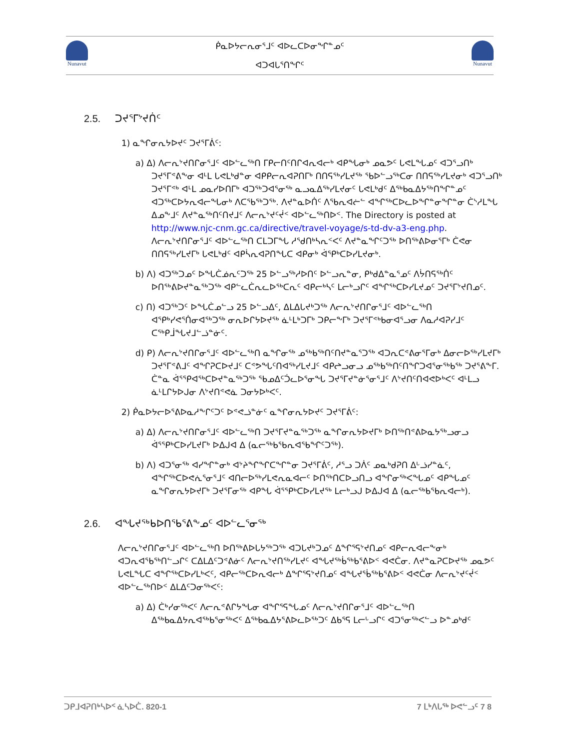Nunavut
ᑮᓇᐅᔭᓕᕆᓂᕐᒧᑦ ᐊᐅᓚᑕᐅᓂᖏᓐᓄᑦ
ᐊᑐᐊᒐᕐᑎᖏᑦ
Nunavut
2.5. ᑐᔪᕐᒥᔾᔪᑏᑦ
1) ᓇᖏᓂᕆᔭᐅᔪᑦ ᑐᔪᕐᒥᕖᑦ:
a) ᐃ) ᐱᓕᕆᔾᔪᑎᒋᓂᕐᒧᑦ ᐊᐅᓪᓚᖅᑎ ᒥᑭᓕᑎᑦᑎᒋᐊᕆᐊᓕᒃ ᐊᑭᖓᓂᒃ ᓄᓇᕗᑦ ᒐᕙᒪᖓᓄᑦ ᐊᑐᕐᓗᑎᒃ ᑐᔪᕐᒥᕝᕕᖕᓂ ᐊᒻᒪ ᒐᕙᒪᒃᑯᓐᓂ ᐊᑭᑭᓕᕆᐊᕈᑎᒥᒃ ᑎᑎᕋᖅᓯᒪᔪᖅ ᖃᐅᓪᓗᖅᑕᓂ ᑎᑎᕋᖅᓯᒪᔪᓂᒃ ᐊᑐᕐᓗᑎᒃ ᑐᔪᕐᒥᕝᒃ ᐊᒻᒪ ᓄᓇᓯᐅᑎᒥᒃ ᐊᑐᖅᑐᐊᕐᓂᖅ ᓇᓗᓇᐃᖅᓯᒪᔪᓂᑦ ᒐᕙᒪᒃᑯᑦ ᐃᖅᑲᓇᐃᔭᖅᑎᖏᓐᓄᑦ ᐊᑐᖅᑕᐅᔭᕆᐊᓕᖓᓂᒃ ᐱᑕᕐᑲᖅᑐᖅ. ᐱᔪᓐᓇᐅᑏᑦ ᐱᕐᑲᕆᐊᓖᓪ ᐊᖏᖅᑕᐅᓚᐅᖏᓐᓂᖏᓐᓂ ᑖᔅᓱᒪᖓ ᐃᓄᖕᒧᑦ ᐱᔪᓐᓇᖅᑎᑦᑎᔪᒧᑦ ᐱᓕᕆᔾᔪᑦᔫᑉ ᐊᐅᓪᓚᖅᑎᐅᑉ. The Directory is posted at http://www.njc-cnm.gc.ca/directive/travel-voyage/s-td-dv-a3-eng.php. ᐱᓕᕆᔾᔪᑎᒋᓂᕐᒧᑦ ᐊᐅᓪᓚᖅᑎ ᑕᒪᑐᒥᖓ ᓱᕐᑯᑎᒃᓴᕆᑉᐸᑦ ᐱᔪᓐᓇᖏᑦᑐᖅ ᐅᑎᖅᕕᐅᓂᕐᒥᒃ ᑖᕙᓂ ᑎᑎᕋᖅᓯᒪᔪᒥᒃ ᒐᕙᒪᒃᑯᑦ ᐊᑭᓵᕆᐊᕈᑎᖓᑕ ᐊᑭᓂᒃ ᐋᕐᑭᒃᑕᐅᓯᒪᔪᓂᒃ.
b) ᐱ) ᐊᑐᖅᑐᓄᑦ ᐅᖓᑖᓅᕆᑦᑐᖅ 25 ᐅᓪᓗᖅᓱᐅᑎᑦ ᐅᓪᓗᕆᓐᓂ, ᑭᒃᑯᐃᓐᓇᕐᓄᑦ ᐱᔮᑎᕋᖅᑏᑦ ᐅᑎᖅᕕᐅᔪᓐᓇᖅᑐᖅ ᐊᑭᓪᓚᑖᕆᓚᐅᖅᑕᕆᑦ ᐊᑭᓕᒃᓴᑦ ᒪᓕᒃᓗᒋᑦ ᐊᖏᖅᑕᐅᓯᒪᔪᓄᑦ ᑐᔪᕐᒥᔾᔪᑎᓄᑦ.
c) ᑎ) ᐊᑐᖅᑐᑦ ᐅᖓᑖᓄᓪᓗ 25 ᐅᓪᓗᐃᑦ, ᐃᒪᐃᒐᔪᒃᑐᖅ ᐱᓕᕆᔾᔪᑎᒋᓂᕐᒧᑦ ᐊᐅᓪᓚᖅᑎ ᐊᕿᒃᓯᕙᕐᑏᓂᐊᖅᑐᖅ ᓂᕆᐅᒋᔭᐅᔪᖅ ᓈᒻᒪᒃᑐᒥᒃ ᑐᑭᓕᖕᒥᒃ ᑐᔪᕐᒥᕝᒃᑲᓂᐊᕐᓗᓂ ᐱᓇᓱᐊᕈᓯᒧᑦ ᑕᖅᑭᒨᖓᔪᒧᓪᓘᓐᓃᑦ.
d) ᑭ) ᐱᓕᕆᔾᔪᑎᒋᓂᕐᒧᑦ ᐊᐅᓪᓚᖅᑎ ᓇᖏᓂᖅ ᓄᖅᑲᖅᑎᑦᑎᔪᓐᓇᕐᑐᖅ ᐊᑐᕆᑕᕝᕕᓂᕐᒥᓂᒃ ᐃᓂᓕᐅᖅᓯᒪᔪᒥᒃ ᑐᔪᕐᒥᕝᕕᒧᑦ ᐊᖏᕈᑕᐅᔪᒧᑦ ᑕᕝᕗᖓᑦᑎᐊᖅᓯᒪᔪᒧᑦ ᐊᑭᖠᓗᓂᓗ ᓄᖅᑲᖅᑎᑦᑎᖏᑐᐊᕐᓂᖅᑲᖅ ᑐᔪᕐᕕᖕᒥ. ᑖᓐᓇ ᐋᕐᕿᐊᖅᑕᐅᔪᓐᓇᖅᑐᖅ ᖃᓄᐃᑦᑑᓚᐅᕐᓂᖓ ᑐᔪᕐᒥᔪᓐᓃᕐᓂᕐᒧᑦ ᐱᔾᔪᑎᑦᑎᐊᕙᐅᒃᐸᑦ ᐊᒻᒪᓗ ᓈᒻᒪᒋᔭᐅᒍᓂ ᐱᔾᔪᑎᕝᕙᓈ ᑐᓂᔭᐅᒃᐸᑦ.
2) ᑮᓇᐅᔭᓕᐅᕐᕕᐅᓇᓱᖕᒋᑦᑐᑦ ᐅᕝᕙᓘᓐᓃᑦ ᓇᖏᓂᕆᔭᐅᔪᑦ ᑐᔪᕐᒥᕖᑦ:
a) ᐃ) ᐱᓕᕆᔾᔪᑎᒋᓂᕐᒧᑦ ᐊᐅᓪᓚᖅᑎ ᑐᔪᕐᒥᔪᓐᓇᖅᑐᖅ ᓇᖏᓂᕆᔭᐅᔪᒥᒃ ᐅᑎᖅᑎᕝᕕᐅᓇᔭᖅᓗᓂᓗ ᐋᕐᕿᒃᑕᐅᓯᒪᔪᒥᒃ ᐅᐃᒍᐊ ᐃ (ᓇᓕᖅᑲᕐᑲᕆᐊᕐᑲᖏᑦᑐᖅ).
b) ᐱ) ᐊᑐᕐᓂᖅ ᐊᓯᖏᓐᓂᒃ ᐊᔾᔨᖏᖏᑕᖏᓐᓂ ᑐᔪᕐᒥᕖᑦ, ᓱᕐᓗ ᑐᐲᑦ ᓄᓇᒃᑯᕈᑎ ᐃᒡᓘᓯᓐᓈᑦ, ᐊᖏᖅᑕᐅᕙᕇᕐᓂᕐᒧᑦ ᐊᑎᓕᐅᖅᓯᒪᕙᕆᓇᐊᓕᑦ ᐅᑎᖅᑎᑕᐅᓗᑎᓗ ᐊᖏᓂᖅᐸᖓᓄᑦ ᐊᑭᖓᓄᑦ ᓇᖏᓂᕆᔭᐅᔪᒥᒃ ᑐᔪᕐᒥᓂᖅ ᐊᑭᖓ ᐋᕐᕿᒃᑕᐅᓯᒪᔪᖅ ᒪᓕᒃᓗᒍ ᐅᐃᒍᐊ ᐃ (ᓇᓕᖅᑲᕐᑲᕆᐊᓕᒃ).
2.6. ᐊᖓᔪᖅᑲᐅᑎᕐᑲᕐᕕᖕᓄᑦ ᐊᐅᓪᓚᕐᓂᖅ
ᐱᓕᕆᔾᔪᑎᒋᓂᕐᒧᑦ ᐊᐅᓪᓚᖅᑎ ᐅᑎᖅᕕᐅᒐᔭᖅᑐᖅ ᐊᑐᒐᔪᒃᑐᓄᑦ ᐃᖏᕐᕋᔾᔪᑎᓄᑦ ᐊᑭᓕᕆᐊᓕᖕᓂᒃ ᐊᑐᕆᐊᕐᑲᖅᑎᓪᓗᒋᑦ ᑕᐃᒪᐃᑦᑐᕝᕕᓃᑦ ᐱᓕᕆᔾᔪᑎᖅᓯᒪᔪᑦ ᐊᖓᔪᖅᑳᖅᑲᕐᕕᐅᑉ ᐊᕙᑖᓂ. ᐱᔪᓐᓇᕈᑕᐅᔪᖅ ᓄᓇᕗᑦ ᒐᕙᒪᖓᑕ ᐊᖏᖅᑕᐅᓯᒪᒃᐸᑦ, ᐊᑭᓕᖅᑕᐅᕆᐊᓕᒃ ᐃᖏᕐᕋᔾᔪᑎᓄᑦ ᐊᖓᔪᖄᖅᑲᕐᕕᐅᑉ ᐊᕙᑖᓂ ᐱᓕᕆᔾᔪᑦᔫᑉ ᐊᐅᓪᓚᖅᑎᐅᑉ ᐃᒪᐃᑦᑐᓂᖅᐸᑦ:
a) ᐃ) ᑖᒃᓯᓂᖅᐸᑦ ᐱᓕᕆᕝᕕᒋᔭᖓᓂ ᐊᖏᕐᕋᖓᓄᑦ ᐱᓕᕆᔾᔪᑎᒋᓂᕐᒧᑦ ᐊᐅᓪᓚᖅᑎ ᐃᖅᑲᓇᐃᔭᕆᐊᖅᑲᕐᓂᖅᐸᑦ ᐃᖅᑲᓇᐃᔭᕐᕕᐅᓚᐅᖅᑐᑦ ᐃᑲᕐᕋ ᒪᓕᒡᓗᒋᑦ ᐊᑐᕐᓂᖅᐸᓪᓗ ᐅᓐᓄᒃᑯᑦ
ᑐᑭᒧᐊᕈᑎᒃᓴᐅᑉ ᓈᓴᐅᑖ. 820-1 7 ᒪᒃᐱᒐᖅ ᐅᕙᓪᓗᑦ 7 8